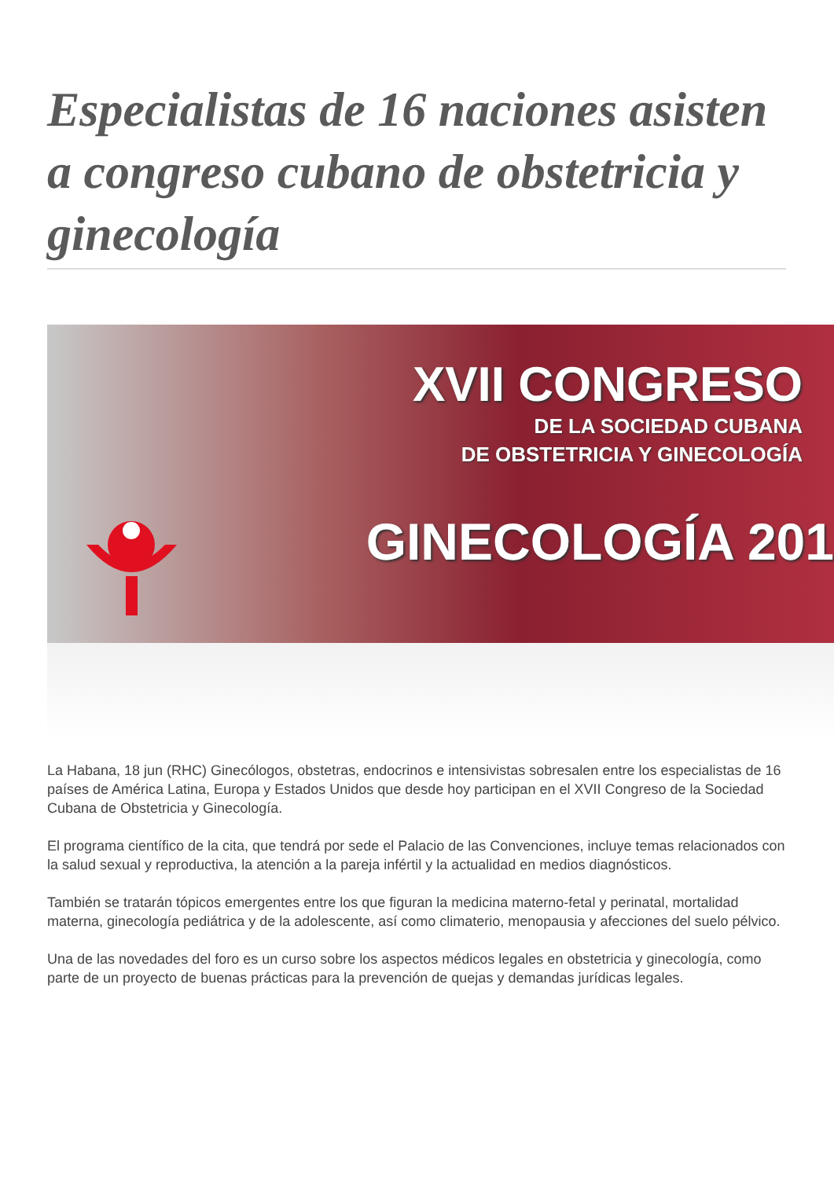Especialistas de 16 naciones asisten a congreso cubano de obstetricia y ginecología
XVII CONGRESO
DE LA SOCIEDAD CUBANA
DE OBSTETRICIA Y GINECOLOGÍA
GINECOLOGÍA 201
La Habana, 18 jun (RHC) Ginecólogos, obstetras, endocrinos e intensivistas sobresalen entre los especialistas de 16 países de América Latina, Europa y Estados Unidos que desde hoy participan en el XVII Congreso de la Sociedad Cubana de Obstetricia y Ginecología.
El programa científico de la cita, que tendrá por sede el Palacio de las Convenciones, incluye temas relacionados con la salud sexual y reproductiva, la atención a la pareja infértil y la actualidad en medios diagnósticos.
También se tratarán tópicos emergentes entre los que figuran la medicina materno-fetal y perinatal, mortalidad materna, ginecología pediátrica y de la adolescente, así como climaterio, menopausia y afecciones del suelo pélvico.
Una de las novedades del foro es un curso sobre los aspectos médicos legales en obstetricia y ginecología, como parte de un proyecto de buenas prácticas para la prevención de quejas y demandas jurídicas legales.